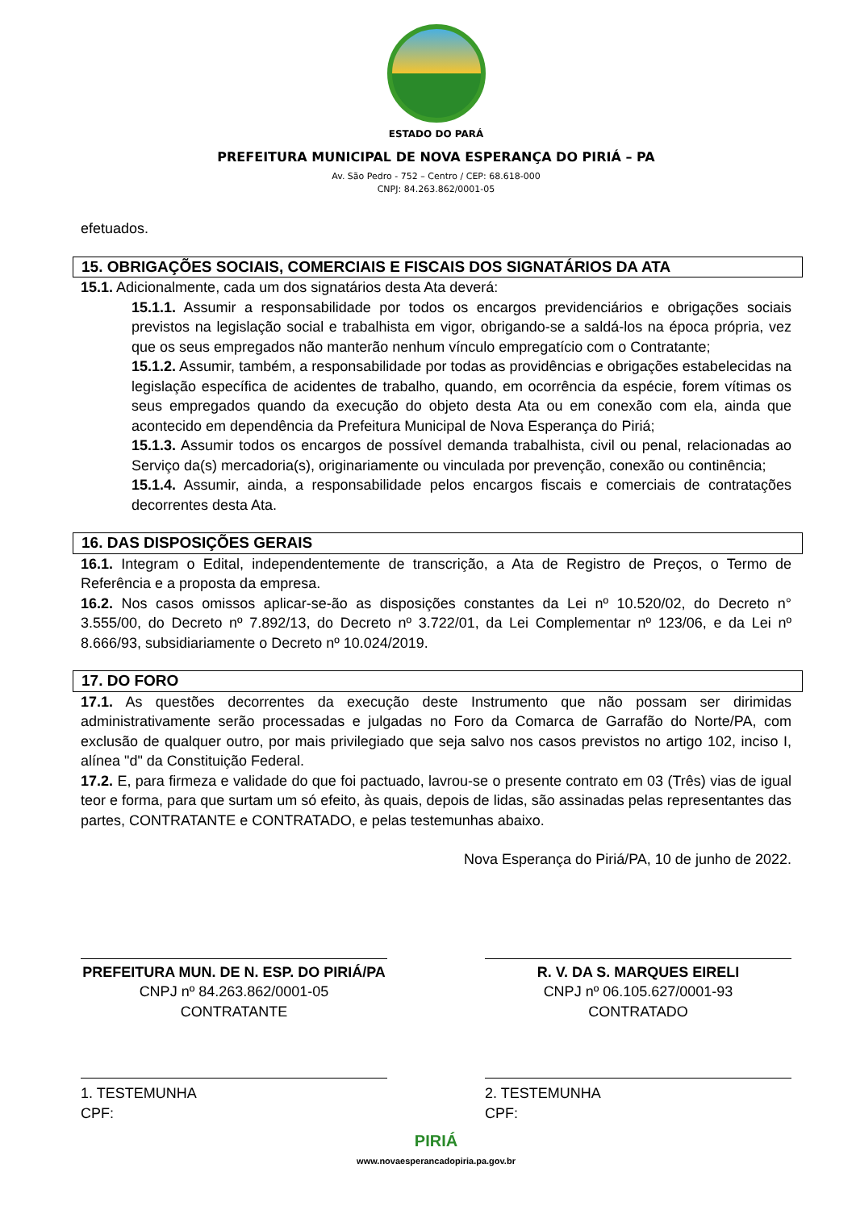ESTADO DO PARÁ
PREFEITURA MUNICIPAL DE NOVA ESPERANÇA DO PIRIÁ – PA
Av. São Pedro - 752 – Centro / CEP: 68.618-000
CNPJ: 84.263.862/0001-05
efetuados.
15. OBRIGAÇÕES SOCIAIS, COMERCIAIS E FISCAIS DOS SIGNATÁRIOS DA ATA
15.1. Adicionalmente, cada um dos signatários desta Ata deverá:
15.1.1. Assumir a responsabilidade por todos os encargos previdenciários e obrigações sociais previstos na legislação social e trabalhista em vigor, obrigando-se a saldá-los na época própria, vez que os seus empregados não manterão nenhum vínculo empregatício com o Contratante;
15.1.2. Assumir, também, a responsabilidade por todas as providências e obrigações estabelecidas na legislação específica de acidentes de trabalho, quando, em ocorrência da espécie, forem vítimas os seus empregados quando da execução do objeto desta Ata ou em conexão com ela, ainda que acontecido em dependência da Prefeitura Municipal de Nova Esperança do Piriá;
15.1.3. Assumir todos os encargos de possível demanda trabalhista, civil ou penal, relacionadas ao Serviço da(s) mercadoria(s), originariamente ou vinculada por prevenção, conexão ou continência;
15.1.4. Assumir, ainda, a responsabilidade pelos encargos fiscais e comerciais de contratações decorrentes desta Ata.
16. DAS DISPOSIÇÕES GERAIS
16.1. Integram o Edital, independentemente de transcrição, a Ata de Registro de Preços, o Termo de Referência e a proposta da empresa.
16.2. Nos casos omissos aplicar-se-ão as disposições constantes da Lei nº 10.520/02, do Decreto n° 3.555/00, do Decreto nº 7.892/13, do Decreto nº 3.722/01, da Lei Complementar nº 123/06, e da Lei nº 8.666/93, subsidiariamente o Decreto nº 10.024/2019.
17. DO FORO
17.1. As questões decorrentes da execução deste Instrumento que não possam ser dirimidas administrativamente serão processadas e julgadas no Foro da Comarca de Garrafão do Norte/PA, com exclusão de qualquer outro, por mais privilegiado que seja salvo nos casos previstos no artigo 102, inciso I, alínea "d" da Constituição Federal.
17.2. E, para firmeza e validade do que foi pactuado, lavrou-se o presente contrato em 03 (Três) vias de igual teor e forma, para que surtam um só efeito, às quais, depois de lidas, são assinadas pelas representantes das partes, CONTRATANTE e CONTRATADO, e pelas testemunhas abaixo.
Nova Esperança do Piriá/PA, 10 de junho de 2022.
PREFEITURA MUN. DE N. ESP. DO PIRIÁ/PA
CNPJ nº 84.263.862/0001-05
CONTRATANTE
R. V. DA S. MARQUES EIRELI
CNPJ nº 06.105.627/0001-93
CONTRATADO
1. TESTEMUNHA
CPF:
2. TESTEMUNHA
CPF:
PIRIÁ
www.novaesperancadopiria.pa.gov.br